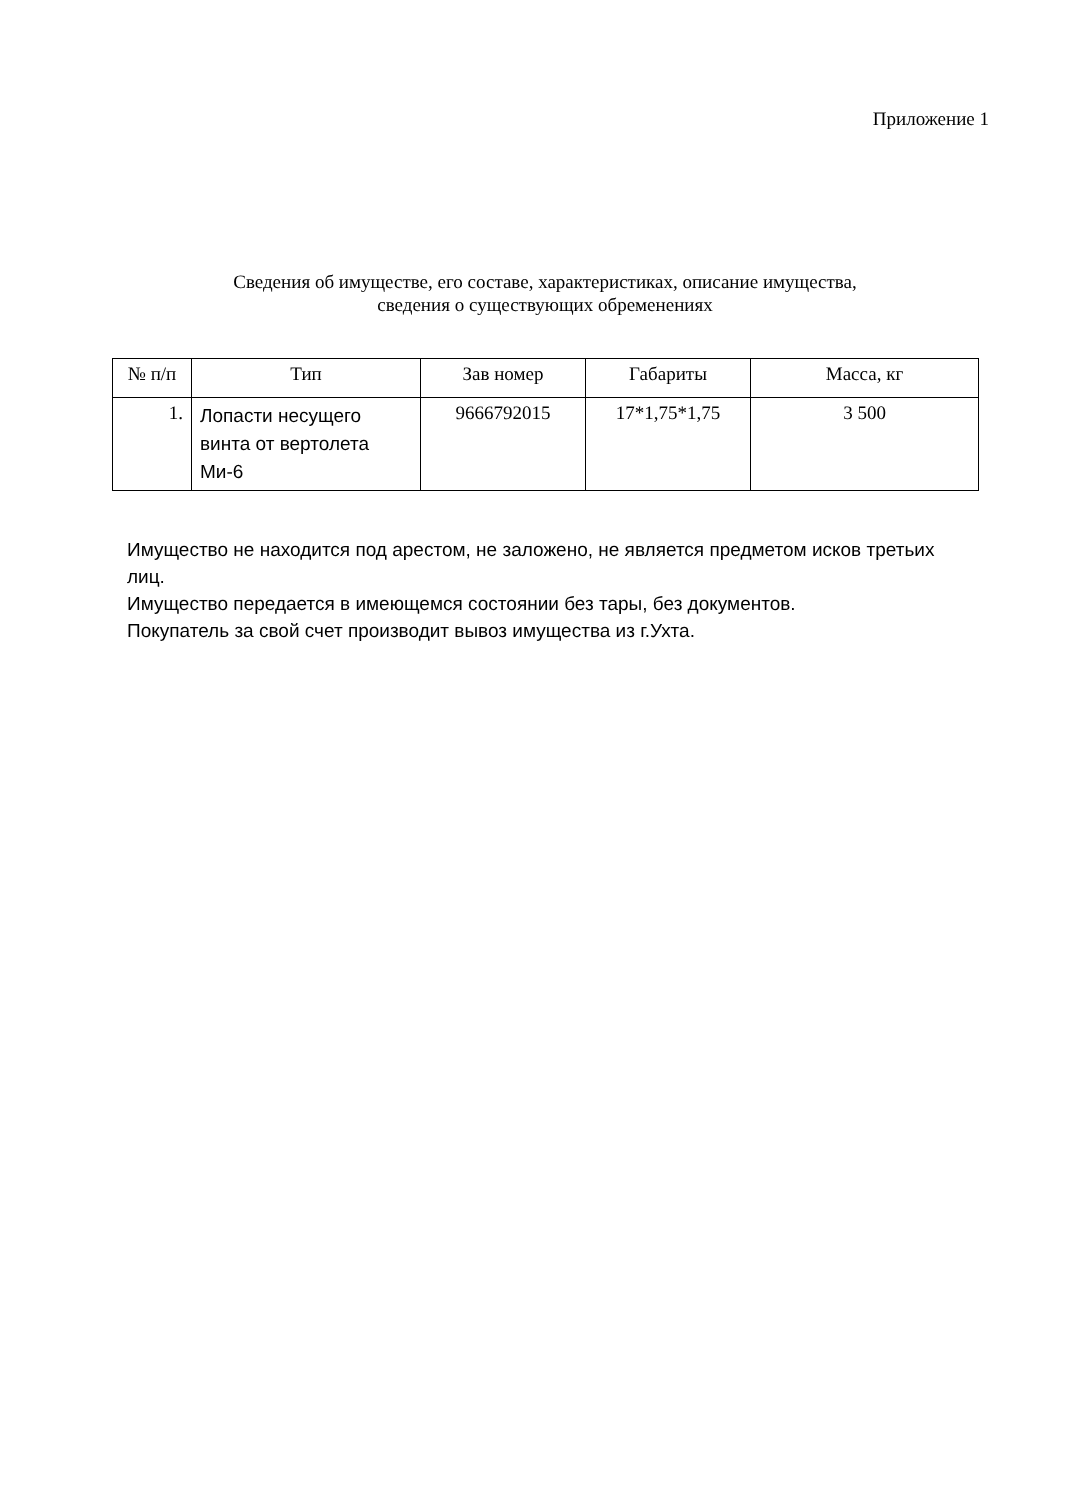Приложение 1
Сведения об имуществе, его составе, характеристиках, описание имущества,
сведения о существующих обременениях
| № п/п | Тип | Зав номер | Габариты | Масса, кг |
| --- | --- | --- | --- | --- |
| 1. | Лопасти несущего винта от вертолета Ми-6 | 9666792015 | 17*1,75*1,75 | 3 500 |
Имущество не находится под арестом, не заложено, не является предметом исков третьих лиц.
Имущество передается в имеющемся состоянии без тары, без документов.
Покупатель за свой счет производит вывоз имущества из г.Ухта.